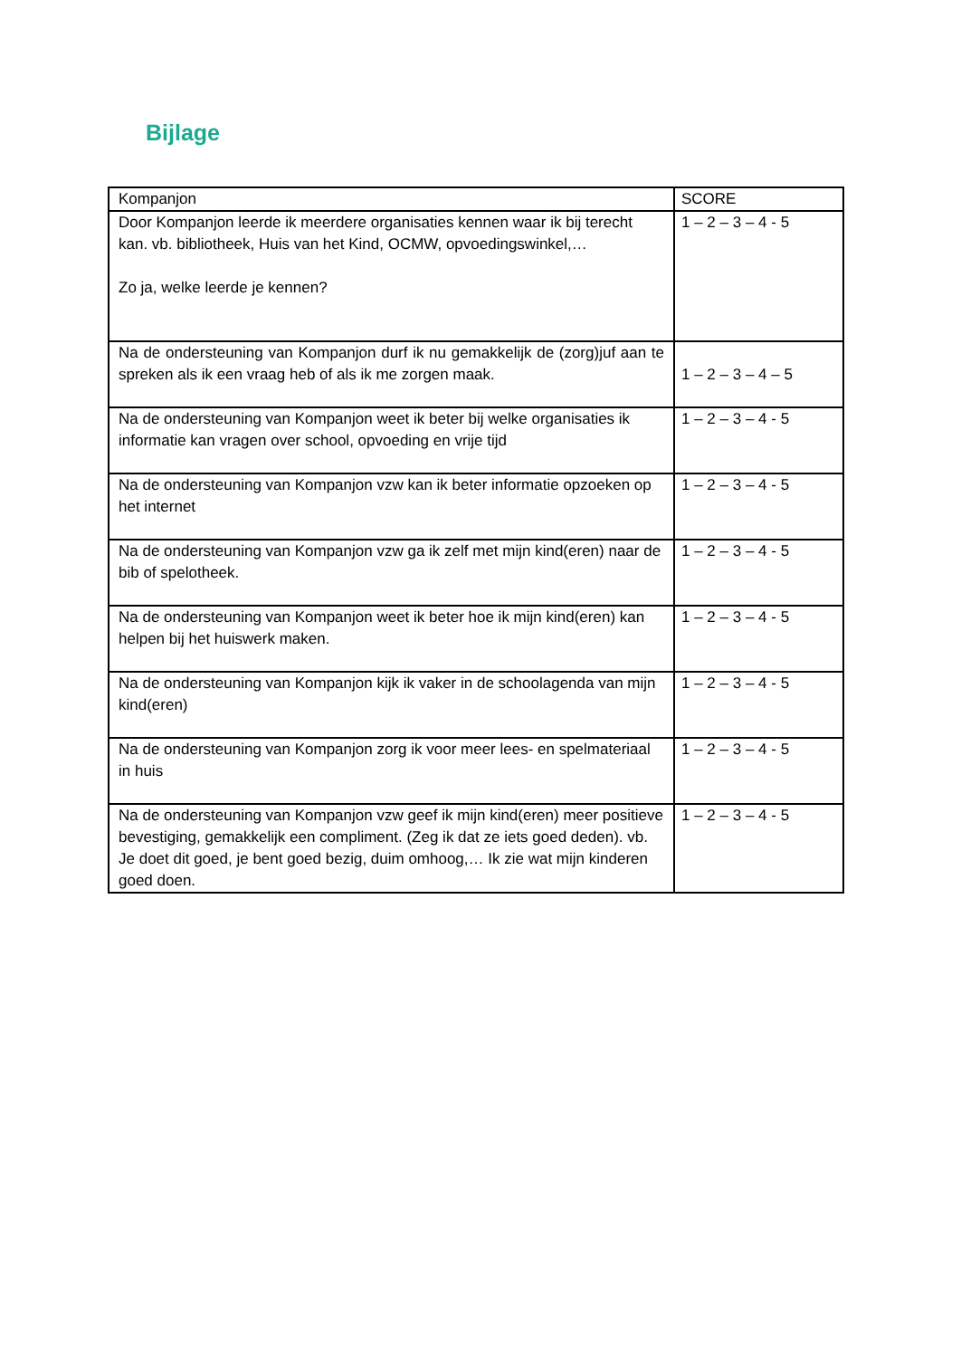Bijlage
| Kompanjon | SCORE |
| --- | --- |
| Door Kompanjon leerde ik meerdere organisaties kennen waar ik bij terecht kan. vb. bibliotheek, Huis van het Kind, OCMW, opvoedingswinkel,… Zo ja, welke leerde je kennen? | 1 – 2 – 3 – 4 - 5 |
| Na de ondersteuning van Kompanjon durf ik nu gemakkelijk de (zorg)juf aan te spreken als ik een vraag heb of als ik me zorgen maak. | 1 – 2 – 3 – 4 – 5 |
| Na de ondersteuning van Kompanjon weet ik beter bij welke organisaties ik informatie kan vragen over school, opvoeding en vrije tijd | 1 – 2 – 3 – 4 - 5 |
| Na de ondersteuning van Kompanjon vzw kan ik beter informatie opzoeken op het internet | 1 – 2 – 3 – 4 - 5 |
| Na de ondersteuning van Kompanjon vzw ga ik zelf met mijn kind(eren) naar de bib of spelotheek. | 1 – 2 – 3 – 4 - 5 |
| Na de ondersteuning van Kompanjon weet ik beter hoe ik mijn kind(eren) kan helpen bij het huiswerk maken. | 1 – 2 – 3 – 4 - 5 |
| Na de ondersteuning van Kompanjon kijk ik vaker in de schoolagenda van mijn kind(eren) | 1 – 2 – 3 – 4 - 5 |
| Na de ondersteuning van Kompanjon zorg ik voor meer lees- en spelmateriaal in huis | 1 – 2 – 3 – 4 - 5 |
| Na de ondersteuning van Kompanjon vzw geef ik mijn kind(eren) meer positieve bevestiging, gemakkelijk een compliment. (Zeg ik dat ze iets goed deden). vb. Je doet dit goed, je bent goed bezig, duim omhoog,… Ik zie wat mijn kinderen goed doen. | 1 – 2 – 3 – 4 - 5 |